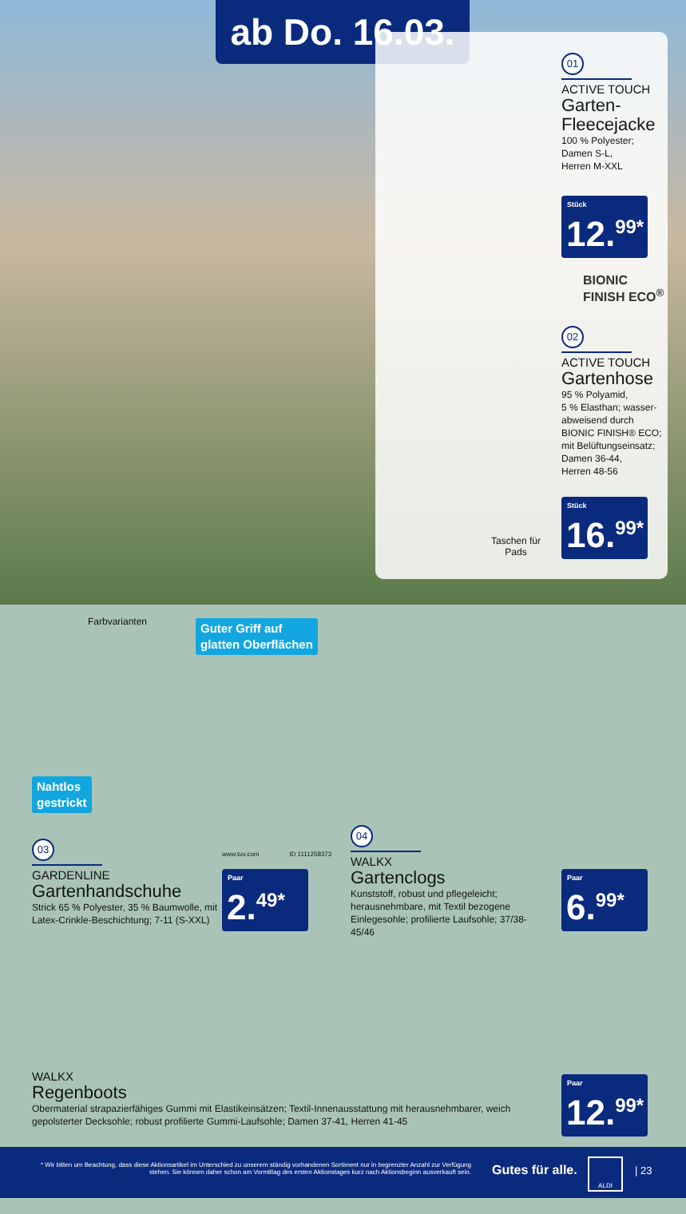ab Do. 16.03.
01
ACTIVE TOUCH
Garten-
Fleecejacke
100 % Polyester;
Damen S-L,
Herren M-XXL
Stück
12.<sup>99*</sup>
BIONIC
FINISH ECO<sup>®</sup>
02
ACTIVE TOUCH
Gartenhose
95 % Polyamid,
5 % Elasthan; wasser-
abweisend durch
BIONIC FINISH® ECO;
mit Belüftungseinsatz;
Damen 36-44,
Herren 48-56
Taschen für
Pads
Stück
16.<sup>99*</sup>
Farbvarianten
Guter Griff auf
glatten Oberflächen
Nahtlos
gestrickt
www.tuv.com ID 1111258373
03
GARDENLINE
Gartenhandschuhe
Strick 65 % Polyester, 35 % Baumwolle, mit Latex-Crinkle-Beschichtung; 7-11 (S-XXL)
Paar
2.<sup>49*</sup>
04
WALKX
Gartenclogs
Kunststoff, robust und pflegeleicht; herausnehmbare, mit Textil bezogene Einlegesohle; profilierte Laufsohle; 37/38-45/46
Paar
6.<sup>99*</sup>
WALKX
Regenboots
Obermaterial strapazierfähiges Gummi mit Elastikeinsätzen; Textil-Innenausstattung mit herausnehmbarer, weich gepolsterter Decksohle; robust profilierte Gummi-Laufsohle; Damen 37-41, Herren 41-45
Paar
12.<sup>99*</sup>
* Wir bitten um Beachtung, dass diese Aktionsartikel im Unterschied zu unserem ständig vorhandenen Sortiment nur in begrenzter Anzahl zur Verfügung stehen. Sie können daher schon am Vormittag des ersten Aktionstages kurz nach Aktionsbeginn ausverkauft sein.
Gutes für alle.
ALDI
| 23